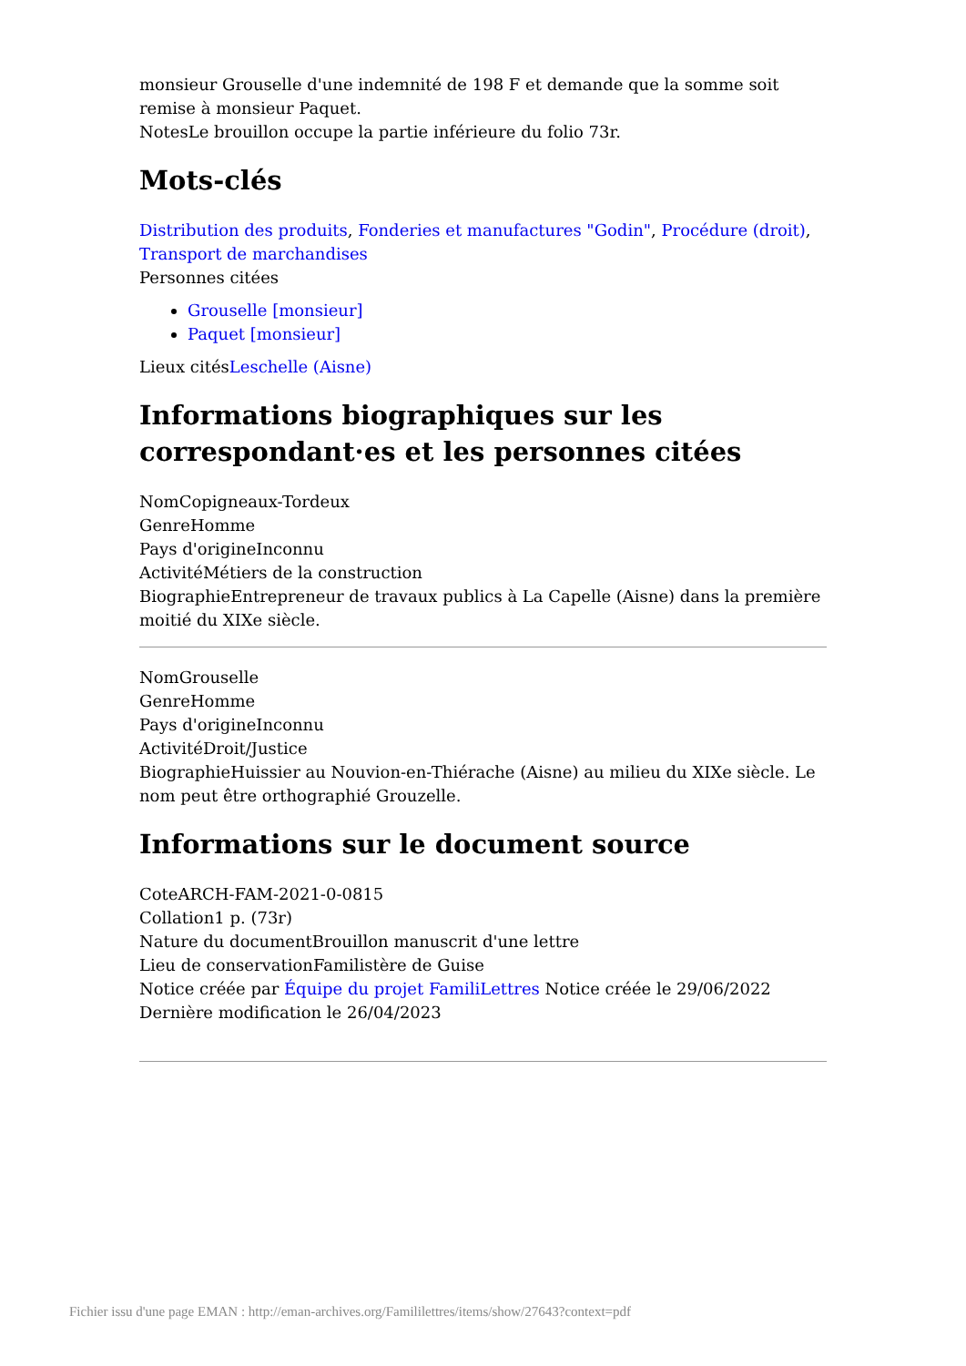monsieur Grouselle d'une indemnité de 198 F et demande que la somme soit remise à monsieur Paquet.
NotesLe brouillon occupe la partie inférieure du folio 73r.
Mots-clés
Distribution des produits, Fonderies et manufactures "Godin", Procédure (droit), Transport de marchandises
Personnes citées
Grouselle [monsieur]
Paquet [monsieur]
Lieux citésLeschelle (Aisne)
Informations biographiques sur les correspondant·es et les personnes citées
NomCopigneaux-Tordeux
GenreHomme
Pays d'origineInconnu
ActivitéMétiers de la construction
BiographieEntrepreneur de travaux publics à La Capelle (Aisne) dans la première moitié du XIXe siècle.
NomGrouselle
GenreHomme
Pays d'origineInconnu
ActivitéDroit/Justice
BiographieHuissier au Nouvion-en-Thiérache (Aisne) au milieu du XIXe siècle. Le nom peut être orthographié Grouzelle.
Informations sur le document source
CoteARCH-FAM-2021-0-0815
Collation1 p. (73r)
Nature du documentBrouillon manuscrit d'une lettre
Lieu de conservationFamilistère de Guise
Notice créée par Équipe du projet FamiliLettres Notice créée le 29/06/2022
Dernière modification le 26/04/2023
Fichier issu d'une page EMAN : http://eman-archives.org/Famililettres/items/show/27643?context=pdf